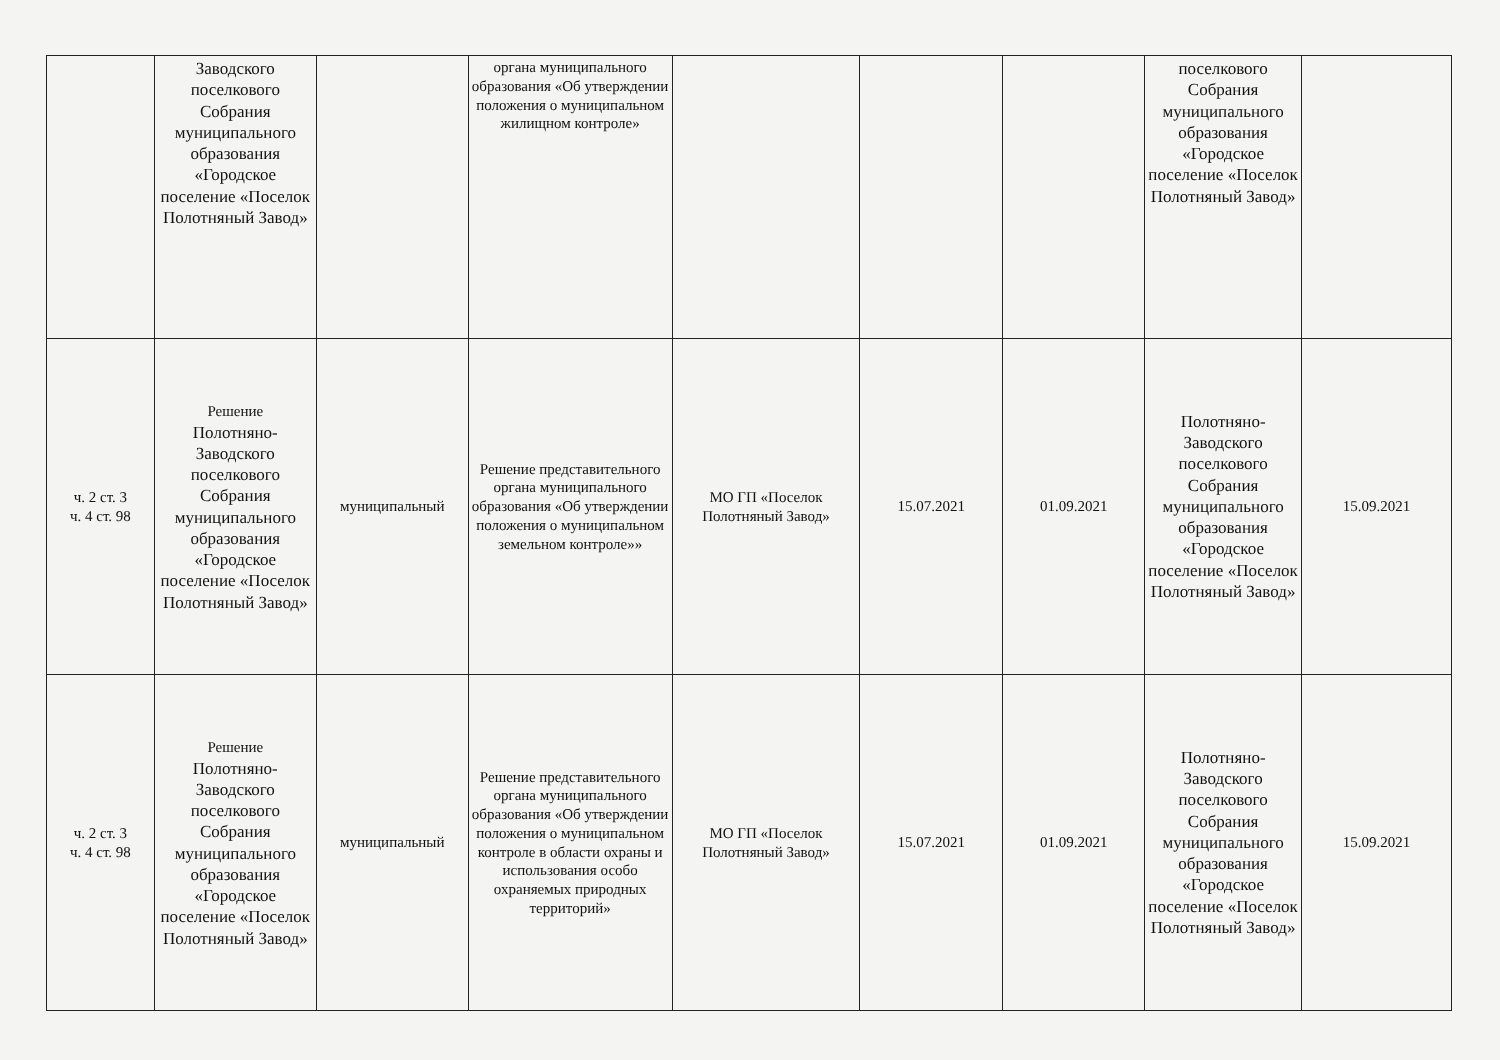| | Заводского поселкового Собрания муниципального образования «Городское поселение «Поселок Полотняный Завод» | | органа муниципального образования «Об утверждении положения о муниципальном жилищном контроле» | | | | поселкового Собрания муниципального образования «Городское поселение «Поселок Полотняный Завод» | |
| ч. 2 ст. 3 ч. 4 ст. 98 | Решение Полотняно-Заводского поселкового Собрания муниципального образования «Городское поселение «Поселок Полотняный Завод» | муниципальный | Решение представительного органа муниципального образования «Об утверждении положения о муниципальном земельном контроле»» | МО ГП «Поселок Полотняный Завод» | 15.07.2021 | 01.09.2021 | Полотняно-Заводского поселкового Собрания муниципального образования «Городское поселение «Поселок Полотняный Завод» | 15.09.2021 |
| ч. 2 ст. 3 ч. 4 ст. 98 | Решение Полотняно-Заводского поселкового Собрания муниципального образования «Городское поселение «Поселок Полотняный Завод» | муниципальный | Решение представительного органа муниципального образования «Об утверждении положения о муниципальном контроле в области охраны и использования особо охраняемых природных территорий» | МО ГП «Поселок Полотняный Завод» | 15.07.2021 | 01.09.2021 | Полотняно-Заводского поселкового Собрания муниципального образования «Городское поселение «Поселок Полотняный Завод» | 15.09.2021 |